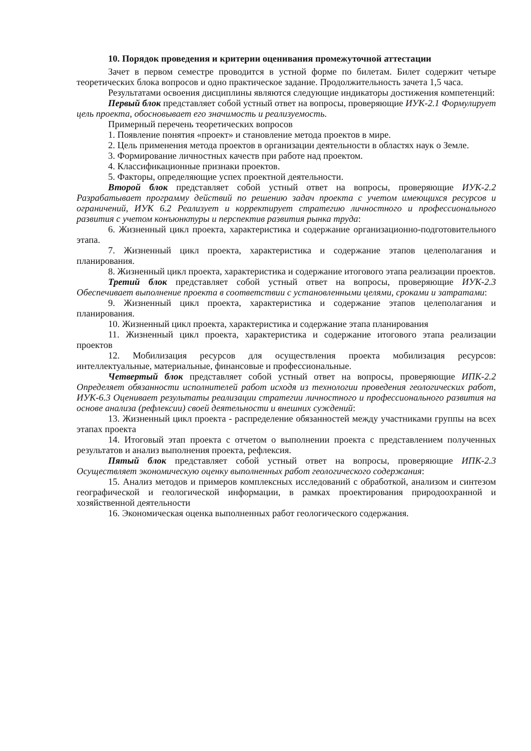10. Порядок проведения и критерии оценивания промежуточной аттестации
Зачет в первом семестре проводится в устной форме по билетам. Билет содержит четыре теоретических блока вопросов и одно практическое задание. Продолжительность зачета 1,5 часа.
Результатами освоения дисциплины являются следующие индикаторы достижения компетенций:
Первый блок представляет собой устный ответ на вопросы, проверяющие ИУК-2.1 Формулирует цель проекта, обосновывает его значимость и реализуемость.
Примерный перечень теоретических вопросов
1. Появление понятия «проект» и становление метода проектов в мире.
2. Цель применения метода проектов в организации деятельности в областях наук о Земле.
3. Формирование личностных качеств при работе над проектом.
4. Классификационные признаки проектов.
5. Факторы, определяющие успех проектной деятельности.
Второй блок представляет собой устный ответ на вопросы, проверяющие ИУК-2.2 Разрабатывает программу действий по решению задач проекта с учетом имеющихся ресурсов и ограничений, ИУК 6.2 Реализует и корректирует стратегию личностного и профессионального развития с учетом конъюнктуры и перспектив развития рынка труда:
6. Жизненный цикл проекта, характеристика и содержание организационно-подготовительного этапа.
7. Жизненный цикл проекта, характеристика и содержание этапов целеполагания и планирования.
8. Жизненный цикл проекта, характеристика и содержание итогового этапа реализации проектов.
Третий блок представляет собой устный ответ на вопросы, проверяющие ИУК-2.3 Обеспечивает выполнение проекта в соответствии с установленными целями, сроками и затратами:
9. Жизненный цикл проекта, характеристика и содержание этапов целеполагания и планирования.
10. Жизненный цикл проекта, характеристика и содержание этапа планирования
11. Жизненный цикл проекта, характеристика и содержание итогового этапа реализации проектов
12. Мобилизация ресурсов для осуществления проекта мобилизация ресурсов: интеллектуальные, материальные, финансовые и профессиональные.
Четвертый блок представляет собой устный ответ на вопросы, проверяющие ИПК-2.2 Определяет обязанности исполнителей работ исходя из технологии проведения геологических работ, ИУК-6.3 Оценивает результаты реализации стратегии личностного и профессионального развития на основе анализа (рефлексии) своей деятельности и внешних суждений:
13. Жизненный цикл проекта - распределение обязанностей между участниками группы на всех этапах проекта
14. Итоговый этап проекта с отчетом о выполнении проекта с представлением полученных результатов и анализ выполнения проекта, рефлексия.
Пятый блок представляет собой устный ответ на вопросы, проверяющие ИПК-2.3 Осуществляет экономическую оценку выполненных работ геологического содержания:
15. Анализ методов и примеров комплексных исследований с обработкой, анализом и синтезом географической и геологической информации, в рамках проектирования природоохранной и хозяйственной деятельности
16. Экономическая оценка выполненных работ геологического содержания.